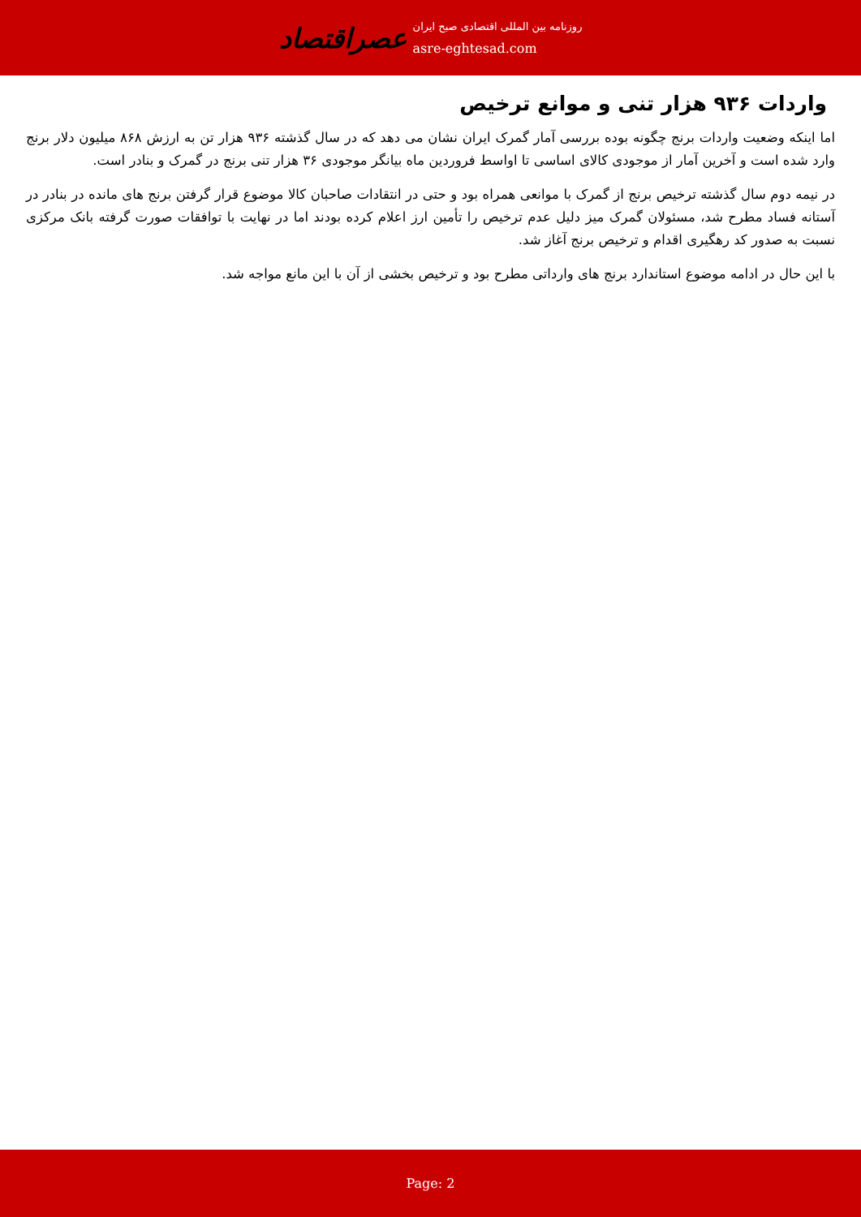عصراقتصاد
روزنامه بین المللی اقتصادی صبح ایران
asre-eghtesad.com
واردات ۹۳۶ هزار تنی و موانع ترخیص
اما اینکه وضعیت واردات برنج چگونه بوده بررسی آمار گمرک ایران نشان می دهد که در سال گذشته ۹۳۶ هزار تن به ارزش ۸۶۸ میلیون دلار برنج وارد شده است و آخرین آمار از موجودی کالای اساسی تا اواسط فروردین ماه بیانگر موجودی ۳۶ هزار تنی برنج در گمرک و بنادر است.
در نیمه دوم سال گذشته ترخیص برنج از گمرک با موانعی همراه بود و حتی در انتقادات صاحبان کالا موضوع قرار گرفتن برنج های مانده در بنادر در آستانه فساد مطرح شد، مسئولان گمرک میز دلیل عدم ترخیص را تأمین ارز اعلام کرده بودند اما در نهایت با توافقات صورت گرفته بانک مرکزی نسبت به صدور کد رهگیری اقدام و ترخیص برنج آغاز شد.
با این حال در ادامه موضوع استاندارد برنج های وارداتی مطرح بود و ترخیص بخشی از آن با این مانع مواجه شد.
Page: 2